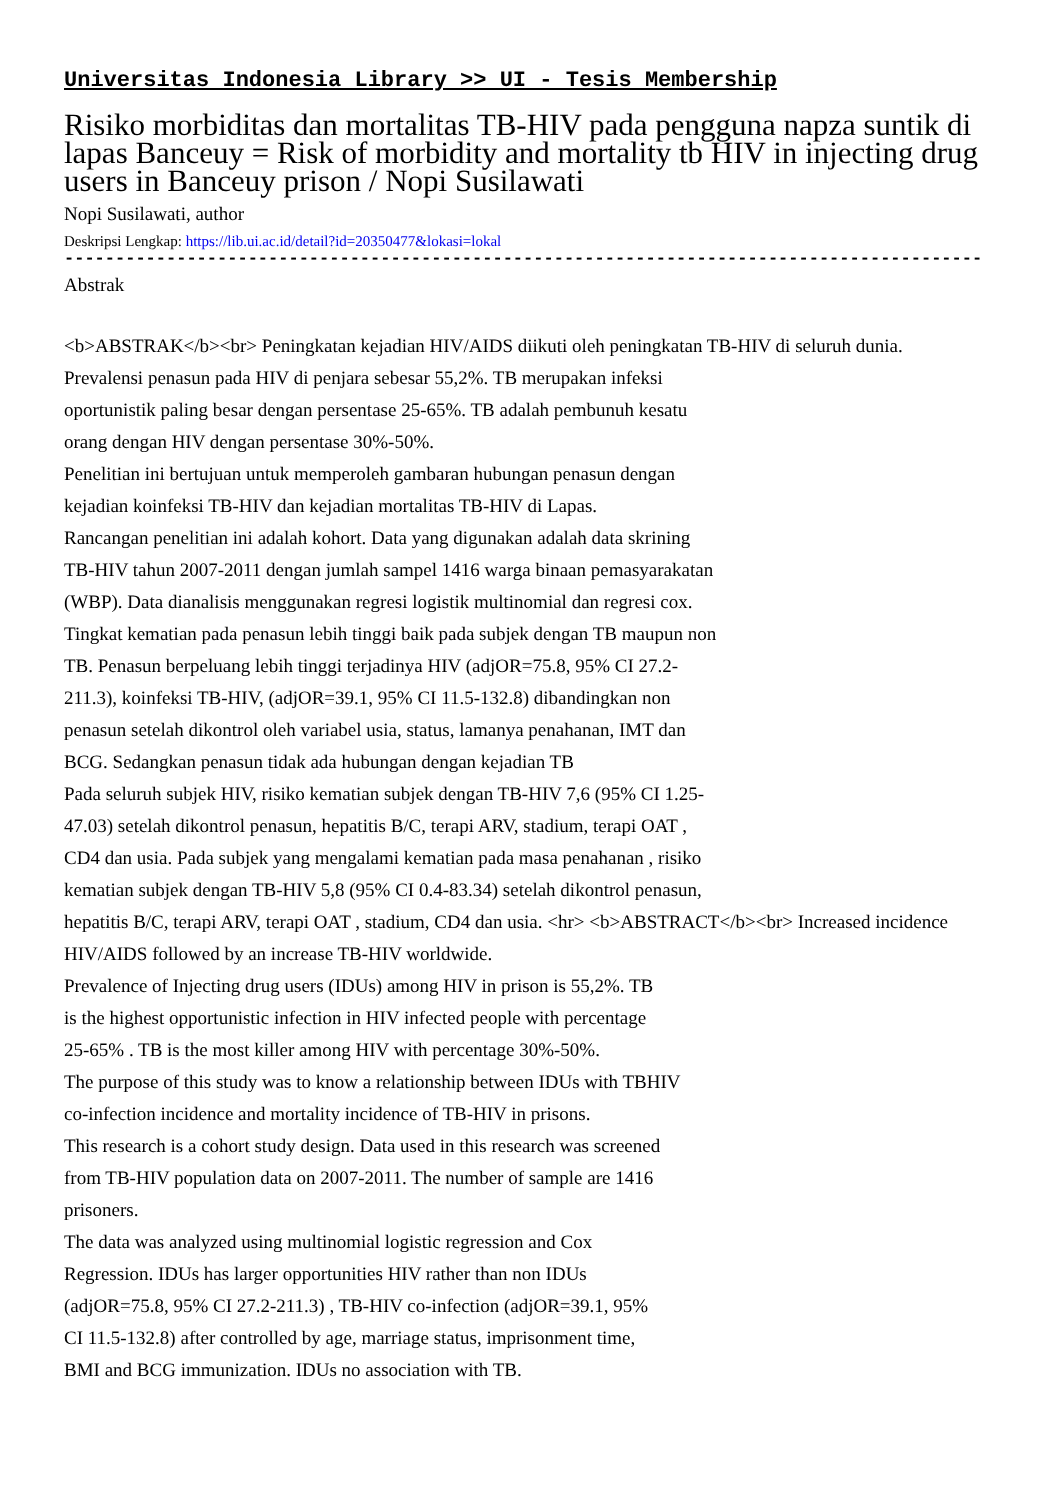Universitas Indonesia Library >> UI - Tesis Membership
Risiko morbiditas dan mortalitas TB-HIV pada pengguna napza suntik di lapas Banceuy = Risk of morbidity and mortality tb HIV in injecting drug users in Banceuy prison / Nopi Susilawati
Nopi Susilawati, author
Deskripsi Lengkap: https://lib.ui.ac.id/detail?id=20350477&lokasi=lokal
------------------------------------------------------------------------------------------
Abstrak
<b>ABSTRAK</b><br> Peningkatan kejadian HIV/AIDS diikuti oleh peningkatan TB-HIV di seluruh dunia.
Prevalensi penasun pada HIV di penjara sebesar 55,2%. TB merupakan infeksi
oportunistik paling besar dengan persentase 25-65%. TB adalah pembunuh kesatu
orang dengan HIV dengan persentase 30%-50%.
Penelitian ini bertujuan untuk memperoleh gambaran hubungan penasun dengan
kejadian koinfeksi TB-HIV dan kejadian mortalitas TB-HIV di Lapas.
Rancangan penelitian ini adalah kohort. Data yang digunakan adalah data skrining
TB-HIV tahun 2007-2011 dengan jumlah sampel 1416 warga binaan pemasyarakatan
(WBP). Data dianalisis menggunakan regresi logistik multinomial dan regresi cox.
Tingkat kematian pada penasun lebih tinggi baik pada subjek dengan TB maupun non
TB. Penasun berpeluang lebih tinggi terjadinya HIV (adjOR=75.8, 95% CI 27.2-
211.3), koinfeksi TB-HIV, (adjOR=39.1, 95% CI 11.5-132.8) dibandingkan non
penasun setelah dikontrol oleh variabel usia, status, lamanya penahanan, IMT dan
BCG. Sedangkan penasun tidak ada hubungan dengan kejadian TB
Pada seluruh subjek HIV, risiko kematian subjek dengan TB-HIV 7,6 (95% CI 1.25-
47.03) setelah dikontrol penasun, hepatitis B/C, terapi ARV, stadium, terapi OAT ,
CD4 dan usia. Pada subjek yang mengalami kematian pada masa penahanan , risiko
kematian subjek dengan TB-HIV 5,8 (95% CI 0.4-83.34) setelah dikontrol penasun,
hepatitis B/C, terapi ARV, terapi OAT , stadium, CD4 dan usia. <hr> <b>ABSTRACT</b><br> Increased incidence HIV/AIDS followed by an increase TB-HIV worldwide.
Prevalence of Injecting drug users (IDUs) among HIV in prison is 55,2%. TB
is the highest opportunistic infection in HIV infected people with percentage
25-65% . TB is the most killer among HIV with percentage 30%-50%.
The purpose of this study was to know a relationship between IDUs with TBHIV
co-infection incidence and mortality incidence of TB-HIV in prisons.
This research is a cohort study design. Data used in this research was screened
from TB-HIV population data on 2007-2011. The number of sample are 1416
prisoners.
The data was analyzed using multinomial logistic regression and Cox
Regression. IDUs has larger opportunities HIV rather than non IDUs
(adjOR=75.8, 95% CI 27.2-211.3) , TB-HIV co-infection (adjOR=39.1, 95%
CI 11.5-132.8) after controlled by age, marriage status, imprisonment time,
BMI and BCG immunization. IDUs no association with TB.